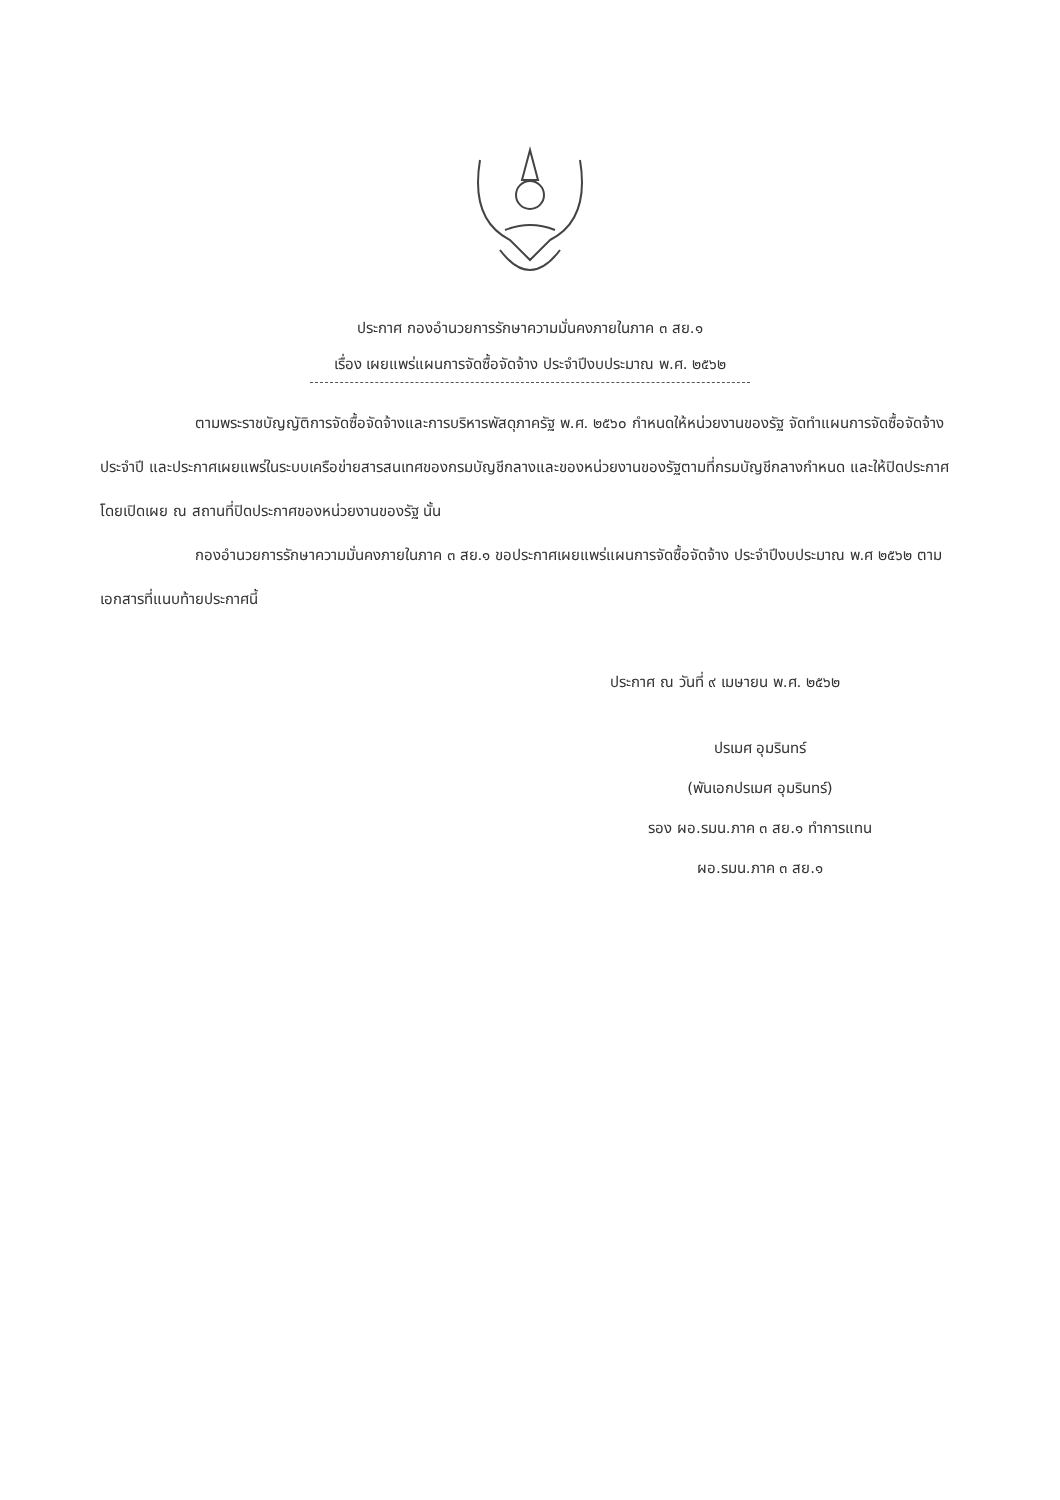ประกาศ กองอำนวยการรักษาความมั่นคงภายในภาค ๓ สย.๑
เรื่อง เผยแพร่แผนการจัดซื้อจัดจ้าง ประจำปีงบประมาณ พ.ศ. ๒๕๖๒
ตามพระราชบัญญัติการจัดซื้อจัดจ้างและการบริหารพัสดุภาครัฐ พ.ศ. ๒๕๖๐ กำหนดให้หน่วยงานของรัฐ จัดทำแผนการจัดซื้อจัดจ้างประจำปี และประกาศเผยแพร่ในระบบเครือข่ายสารสนเทศของกรมบัญชีกลางและของหน่วยงานของรัฐตามที่กรมบัญชีกลางกำหนด และให้ปิดประกาศโดยเปิดเผย ณ สถานที่ปิดประกาศของหน่วยงานของรัฐ นั้น
กองอำนวยการรักษาความมั่นคงภายในภาค ๓ สย.๑ ขอประกาศเผยแพร่แผนการจัดซื้อจัดจ้าง ประจำปีงบประมาณ พ.ศ ๒๕๖๒ ตามเอกสารที่แนบท้ายประกาศนี้
ประกาศ ณ วันที่ ๙ เมษายน พ.ศ. ๒๕๖๒
ปรเมศ อุมรินทร์
(พันเอกปรเมศ อุมรินทร์)
รอง ผอ.รมน.ภาค ๓ สย.๑ ทำการแทน
ผอ.รมน.ภาค ๓ สย.๑